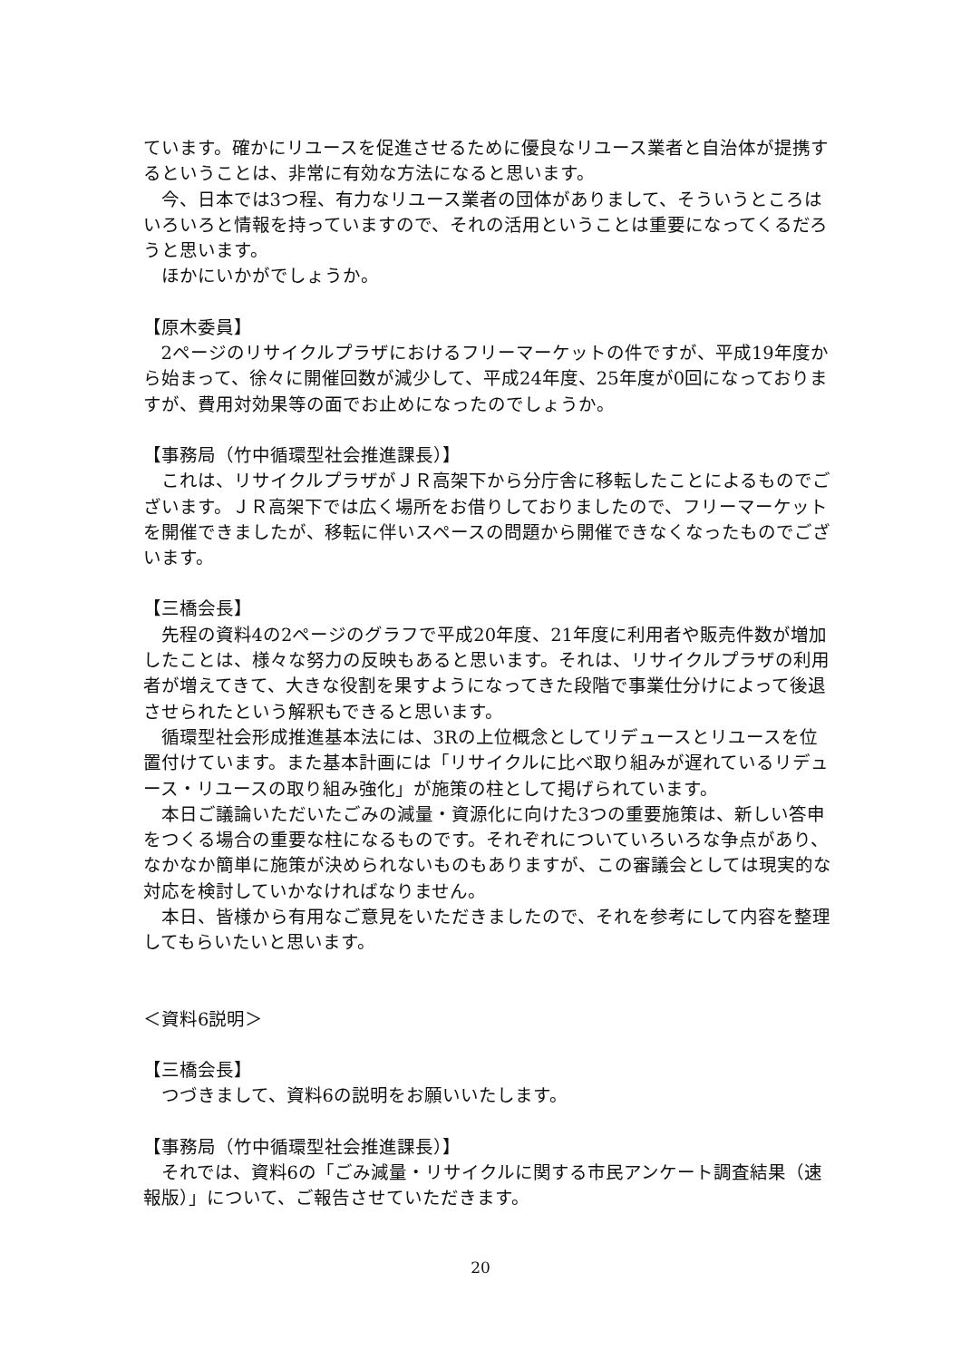ています。確かにリユースを促進させるために優良なリユース業者と自治体が提携するということは、非常に有効な方法になると思います。
今、日本では3つ程、有力なリユース業者の団体がありまして、そういうところはいろいろと情報を持っていますので、それの活用ということは重要になってくるだろうと思います。
ほかにいかがでしょうか。
【原木委員】
2ページのリサイクルプラザにおけるフリーマーケットの件ですが、平成19年度から始まって、徐々に開催回数が減少して、平成24年度、25年度が0回になっておりますが、費用対効果等の面でお止めになったのでしょうか。
【事務局（竹中循環型社会推進課長）】
これは、リサイクルプラザがＪＲ高架下から分庁舎に移転したことによるものでございます。ＪＲ高架下では広く場所をお借りしておりましたので、フリーマーケットを開催できましたが、移転に伴いスペースの問題から開催できなくなったものでございます。
【三橋会長】
先程の資料4の2ページのグラフで平成20年度、21年度に利用者や販売件数が増加したことは、様々な努力の反映もあると思います。それは、リサイクルプラザの利用者が増えてきて、大きな役割を果すようになってきた段階で事業仕分けによって後退させられたという解釈もできると思います。
循環型社会形成推進基本法には、3Rの上位概念としてリデュースとリユースを位置付けています。また基本計画には「リサイクルに比べ取り組みが遅れているリデュース・リユースの取り組み強化」が施策の柱として掲げられています。
本日ご議論いただいたごみの減量・資源化に向けた3つの重要施策は、新しい答申をつくる場合の重要な柱になるものです。それぞれについていろいろな争点があり、なかなか簡単に施策が決められないものもありますが、この審議会としては現実的な対応を検討していかなければなりません。
本日、皆様から有用なご意見をいただきましたので、それを参考にして内容を整理してもらいたいと思います。
＜資料6説明＞
【三橋会長】
つづきまして、資料6の説明をお願いいたします。
【事務局（竹中循環型社会推進課長）】
それでは、資料6の「ごみ減量・リサイクルに関する市民アンケート調査結果（速報版）」について、ご報告させていただきます。
20